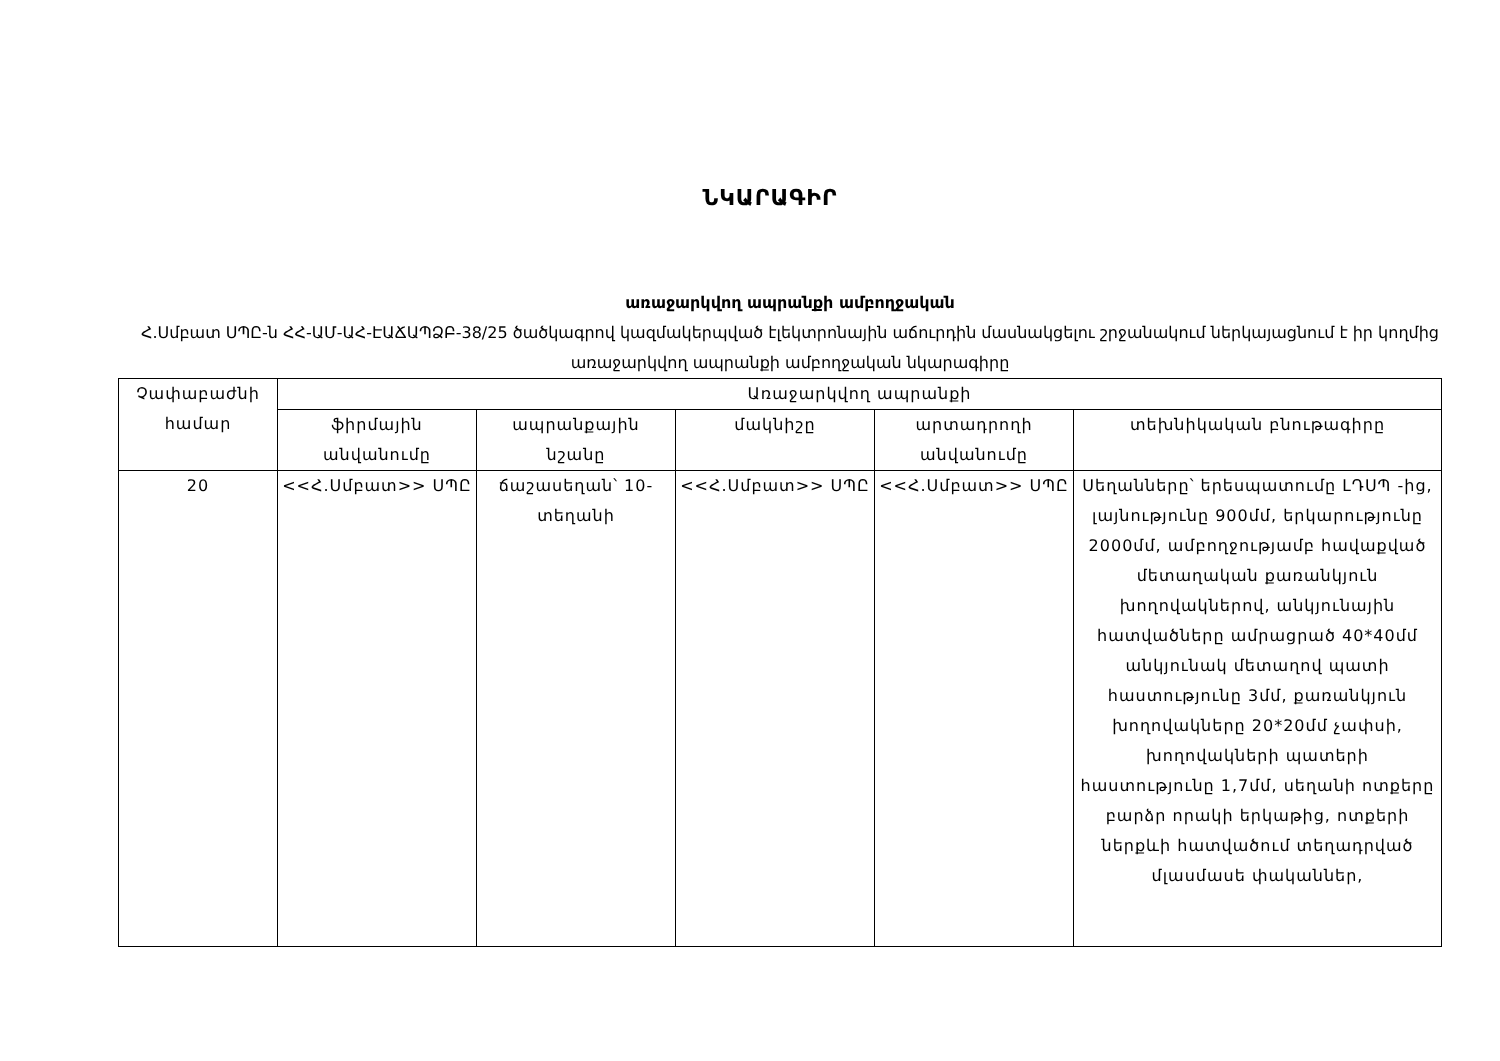ՆԿԱՐԱԳԻՐ
առաջարկվող ապրանքի ամբողջական
Հ.Սմբատ ՍՊԸ-ն ՀՀ-ԱՄ-ԱՀ-ԷԱՃԱՊՁԲ-38/25 ծածկագրով կազմակերպված էլեկտրոնային աճուրդին մասնակցելու շրջանակում ներկայացնում է իր կողմից առաջարկվող ապրանքի ամբողջական նկարագիրը
| Չափաբաժնի համար | Առաջարկվող ապրանքի | | | | |
| --- | --- | --- | --- | --- | --- |
| | ֆիրմային անվանումը | ապրանքային նշանը | մակնիշը | արտադրողի անվանումը | տեխնիկական բնութագիրը |
| 20 | <<Հ.Սմբատ>> ՍՊԸ | ճաշասեղան՝ 10-տեղանի | <<Հ.Սմբատ>> ՍՊԸ | <<Հ.Սմբատ>> ՍՊԸ | Սեղանները՝ երեսպատումը ԼԴՍՊ -ից, լայնությունը 900մմ, երկարությունը 2000մմ, ամբողջությամբ հավաքված մետաղական քառանկյուն խողովակներով, անկյունային հատվածները ամրացրած 40*40մմ անկյունակ մետաղով պատի հաստությունը 3մմ, քառանկյուն խողովակները 20*20մմ չափսի, խողովակների պատերի հաստությունը 1,7մմ, սեղանի ոտքերը բարձր որակի երկաթից, ոտքերի ներքևի հատվածում տեղադրված մլասմասե փականներ, |